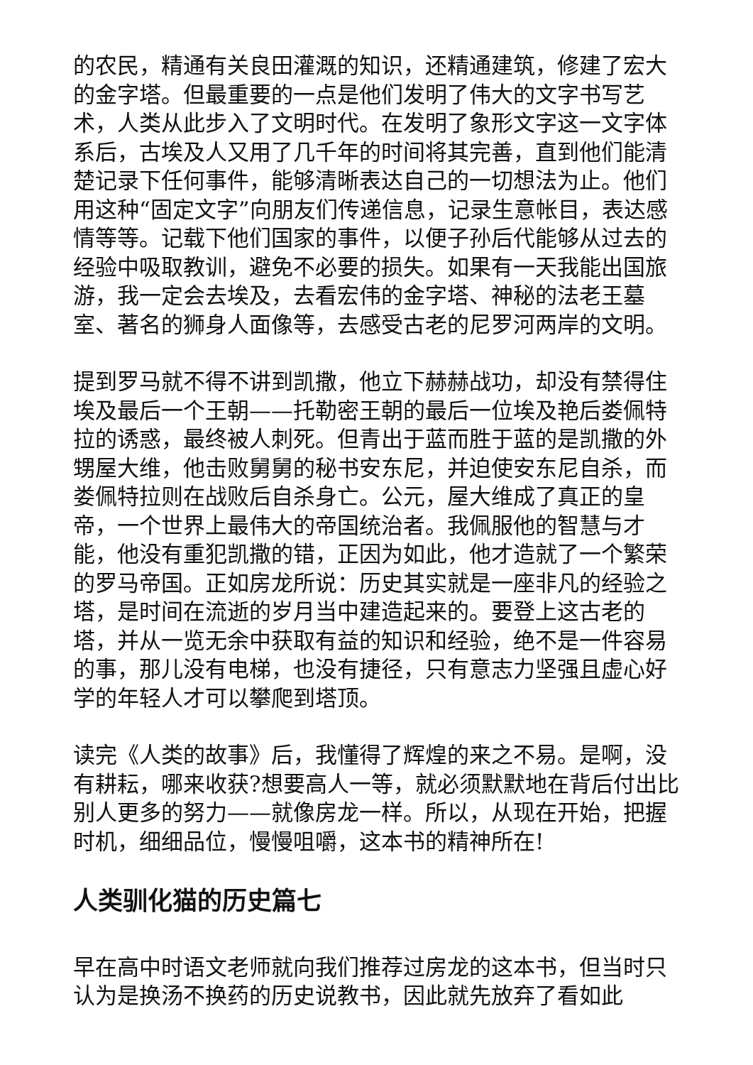的农民，精通有关良田灌溉的知识，还精通建筑，修建了宏大的金字塔。但最重要的一点是他们发明了伟大的文字书写艺术，人类从此步入了文明时代。在发明了象形文字这一文字体系后，古埃及人又用了几千年的时间将其完善，直到他们能清楚记录下任何事件，能够清晰表达自己的一切想法为止。他们用这种“固定文字”向朋友们传递信息，记录生意帐目，表达感情等等。记载下他们国家的事件，以便子孙后代能够从过去的经验中吸取教训，避免不必要的损失。如果有一天我能出国旅游，我一定会去埃及，去看宏伟的金字塔、神秘的法老王墓室、著名的狮身人面像等，去感受古老的尼罗河两岸的文明。
提到罗马就不得不讲到凯撒，他立下赫赫战功，却没有禁得住埃及最后一个王朝——托勒密王朝的最后一位埃及艳后娄佩特拉的诱惑，最终被人刺死。但青出于蓝而胜于蓝的是凯撒的外甥屋大维，他击败舅舅的秘书安东尼，并迫使安东尼自杀，而娄佩特拉则在战败后自杀身亡。公元，屋大维成了真正的皇帝，一个世界上最伟大的帝国统治者。我佩服他的智慧与才能，他没有重犯凯撒的错，正因为如此，他才造就了一个繁荣的罗马帝国。正如房龙所说：历史其实就是一座非凡的经验之塔，是时间在流逝的岁月当中建造起来的。要登上这古老的塔，并从一览无余中获取有益的知识和经验，绝不是一件容易的事，那儿没有电梯，也没有捷径，只有意志力坚强且虚心好学的年轻人才可以攀爬到塔顶。
读完《人类的故事》后，我懂得了辉煌的来之不易。是啊，没有耕耘，哪来收获?想要高人一等，就必须默默地在背后付出比别人更多的努力——就像房龙一样。所以，从现在开始，把握时机，细细品位，慢慢咀嚼，这本书的精神所在!
人类驯化猫的历史篇七
早在高中时语文老师就向我们推荐过房龙的这本书，但当时只认为是换汤不换药的历史说教书，因此就先放弃了看如此